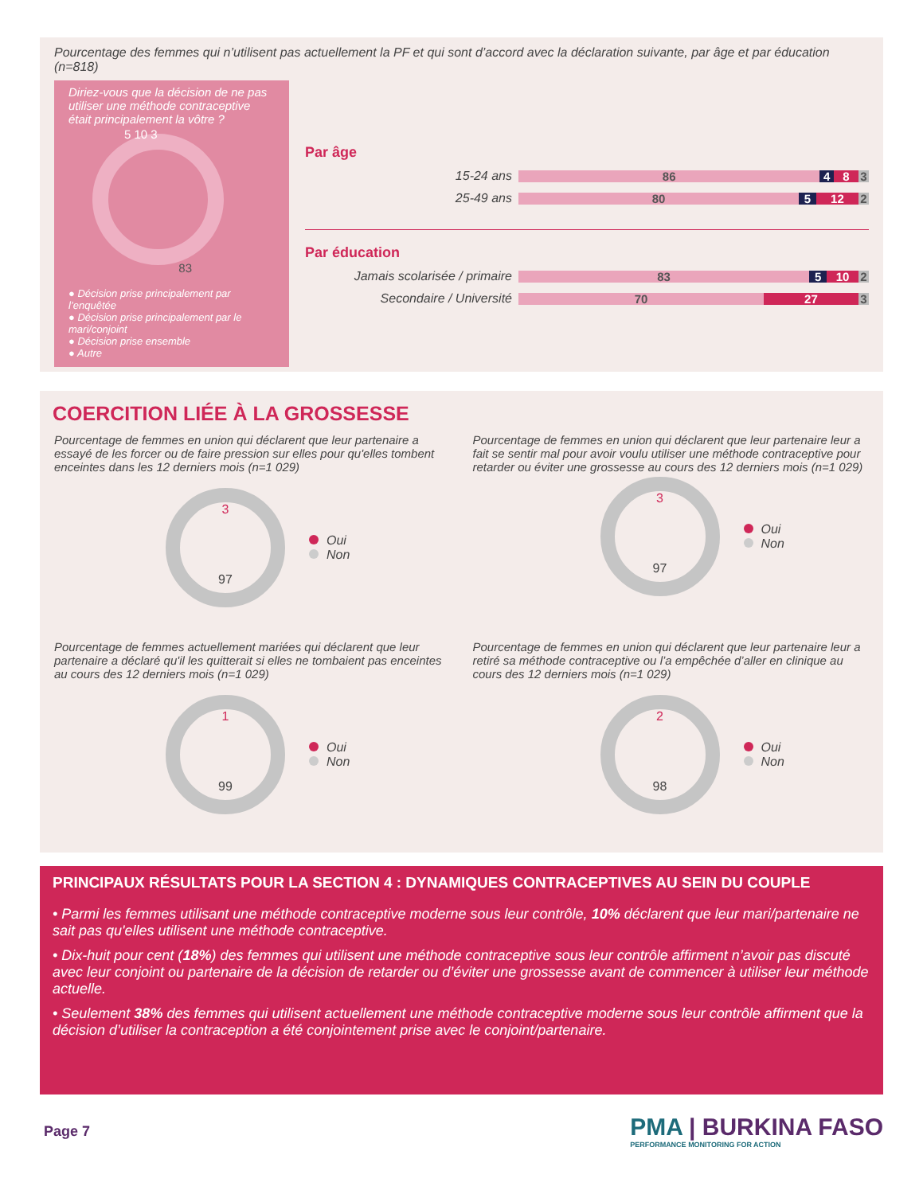Pourcentage des femmes qui n’utilisent pas actuellement la PF et qui sont d’accord avec la déclaration suivante, par âge et par éducation (n=818)
Diriez-vous que la décision de ne pas utiliser une méthode contraceptive était principalement la vôtre ?
5 10 3
83
● Décision prise principalement par l’enquêtée
● Décision prise principalement par le mari/conjoint
● Décision prise ensemble
● Autre
Par âge
15-24 ans
86 4 8 3
25-49 ans
80 5 12 2
Par éducation
Jamais scolarisée / primaire
83 5 10 2
Secondaire / Université
70 27 3
COERCITION LIÉE À LA GROSSESSE
Pourcentage de femmes en union qui déclarent que leur partenaire a essayé de les forcer ou de faire pression sur elles pour qu'elles tombent enceintes dans les 12 derniers mois (n=1 029)
3
97
Oui
Non
Pourcentage de femmes en union qui déclarent que leur partenaire leur a fait se sentir mal pour avoir voulu utiliser une méthode contraceptive pour retarder ou éviter une grossesse au cours des 12 derniers mois (n=1 029)
3
97
Oui
Non
Pourcentage de femmes actuellement mariées qui déclarent que leur partenaire a déclaré qu'il les quitterait si elles ne tombaient pas enceintes au cours des 12 derniers mois (n=1 029)
1
99
Oui
Non
Pourcentage de femmes en union qui déclarent que leur partenaire leur a retiré sa méthode contraceptive ou l’a empêchée d’aller en clinique au cours des 12 derniers mois (n=1 029)
2
98
Oui
Non
PRINCIPAUX RÉSULTATS POUR LA SECTION 4 : DYNAMIQUES CONTRACEPTIVES AU SEIN DU COUPLE
• Parmi les femmes utilisant une méthode contraceptive moderne sous leur contrôle, 10% déclarent que leur mari/partenaire ne sait pas qu'elles utilisent une méthode contraceptive.
• Dix-huit pour cent (18%) des femmes qui utilisent une méthode contraceptive sous leur contrôle affirment n’avoir pas discuté avec leur conjoint ou partenaire de la décision de retarder ou d’éviter une grossesse avant de commencer à utiliser leur méthode actuelle.
• Seulement 38% des femmes qui utilisent actuellement une méthode contraceptive moderne sous leur contrôle affirment que la décision d’utiliser la contraception a été conjointement prise avec le conjoint/partenaire.
Page 7
PMA | BURKINA FASO
PERFORMANCE MONITORING FOR ACTION